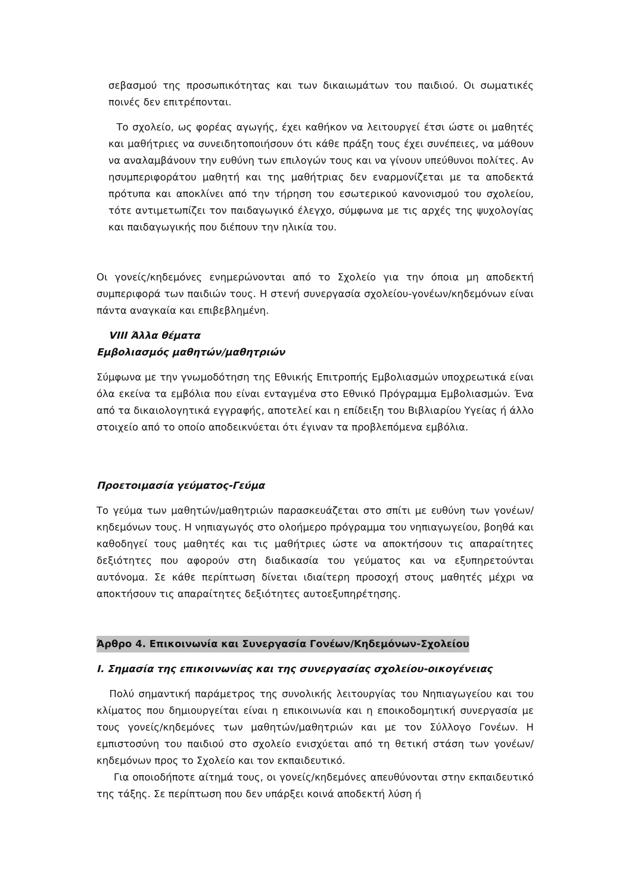σεβασμού της προσωπικότητας και των δικαιωμάτων του παιδιού. Οι σωματικές ποινές δεν επιτρέπονται.
Το σχολείο, ως φορέας αγωγής, έχει καθήκον να λειτουργεί έτσι ώστε οι μαθητές και μαθήτριες να συνειδητοποιήσουν ότι κάθε πράξη τους έχει συνέπειες, να μάθουν να αναλαμβάνουν την ευθύνη των επιλογών τους και να γίνουν υπεύθυνοι πολίτες. Αν ησυμπεριφοράτου μαθητή και της μαθήτριας δεν εναρμονίζεται με τα αποδεκτά πρότυπα και αποκλίνει από την τήρηση του εσωτερικού κανονισμού του σχολείου, τότε αντιμετωπίζει τον παιδαγωγικό έλεγχο, σύμφωνα με τις αρχές της ψυχολογίας και παιδαγωγικής που διέπουν την ηλικία του.
Οι γονείς/κηδεμόνες ενημερώνονται από το Σχολείο για την όποια μη αποδεκτή συμπεριφορά των παιδιών τους. Η στενή συνεργασία σχολείου-γονέων/κηδεμόνων είναι πάντα αναγκαία και επιβεβλημένη.
VIII Άλλα θέματα
Εμβολιασμός μαθητών/μαθητριών
Σύμφωνα με την γνωμοδότηση της Εθνικής Επιτροπής Εμβολιασμών υποχρεωτικά είναι όλα εκείνα τα εμβόλια που είναι ενταγμένα στο Εθνικό Πρόγραμμα Εμβολιασμών. Ένα από τα δικαιολογητικά εγγραφής, αποτελεί και η επίδειξη του Βιβλιαρίου Υγείας ή άλλο στοιχείο από το οποίο αποδεικνύεται ότι έγιναν τα προβλεπόμενα εμβόλια.
Προετοιμασία γεύματος-Γεύμα
Το γεύμα των μαθητών/μαθητριών παρασκευάζεται στο σπίτι με ευθύνη των γονέων/κηδεμόνων τους. Η νηπιαγωγός στο ολοήμερο πρόγραμμα του νηπιαγωγείου, βοηθά και καθοδηγεί τους μαθητές και τις μαθήτριες ώστε να αποκτήσουν τις απαραίτητες δεξιότητες που αφορούν στη διαδικασία του γεύματος και να εξυπηρετούνται αυτόνομα. Σε κάθε περίπτωση δίνεται ιδιαίτερη προσοχή στους μαθητές μέχρι να αποκτήσουν τις απαραίτητες δεξιότητες αυτοεξυπηρέτησης.
Άρθρο 4. Επικοινωνία και Συνεργασία Γονέων/Κηδεμόνων-Σχολείου
I. Σημασία της επικοινωνίας και της συνεργασίας σχολείου-οικογένειας
Πολύ σημαντική παράμετρος της συνολικής λειτουργίας του Νηπιαγωγείου και του κλίματος που δημιουργείται είναι η επικοινωνία και η εποικοδομητική συνεργασία με τους γονείς/κηδεμόνες των μαθητών/μαθητριών και με τον Σύλλογο Γονέων. Η εμπιστοσύνη του παιδιού στο σχολείο ενισχύεται από τη θετική στάση των γονέων/κηδεμόνων προς το Σχολείο και τον εκπαιδευτικό.
Για οποιοδήποτε αίτημά τους, οι γονείς/κηδεμόνες απευθύνονται στην εκπαιδευτικό της τάξης. Σε περίπτωση που δεν υπάρξει κοινά αποδεκτή λύση ή